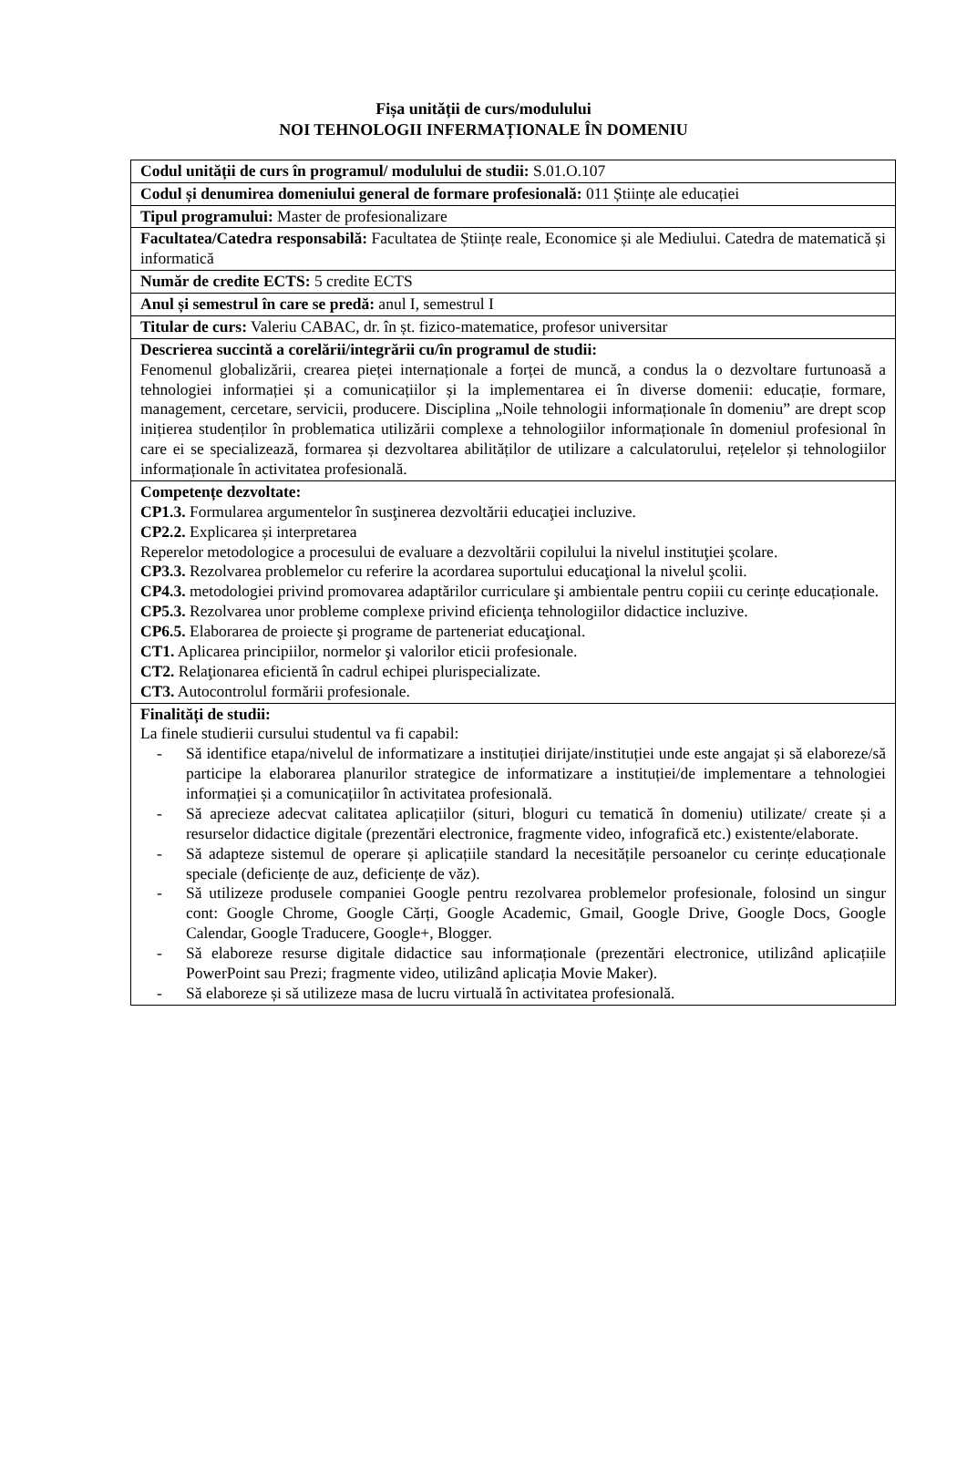Fișa unității de curs/modulului
NOI TEHNOLOGII INFERMAȚIONALE ÎN DOMENIU
| Codul unității de curs în programul/ modulului de studii: S.01.O.107 |
| Codul și denumirea domeniului general de formare profesională: 011 Științe ale educației |
| Tipul programului: Master de profesionalizare |
| Facultatea/Catedra responsabilă: Facultatea de Științe reale, Economice și ale Mediului. Catedra de matematică și informatică |
| Număr de credite ECTS: 5 credite ECTS |
| Anul și semestrul în care se predă: anul I, semestrul I |
| Titular de curs: Valeriu CABAC, dr. în șt. fizico-matematice, profesor universitar |
| Descrierea succintă a corelării/integrării cu/în programul de studii: Fenomenul globalizării, crearea pieței internaționale a forței de muncă, a condus la o dezvoltare furtunoasă a tehnologiei informației și a comunicațiilor și la implementarea ei în diverse domenii: educație, formare, management, cercetare, servicii, producere. Disciplina „Noile tehnologii informaționale în domeniu” are drept scop inițierea studenților în problematica utilizării complexe a tehnologiilor informaționale în domeniul profesional în care ei se specializează, formarea și dezvoltarea abilităților de utilizare a calculatorului, rețelelor și tehnologiilor informaționale în activitatea profesională. |
| Competențe dezvoltate: CP1.3. Formularea argumentelor în susţinerea dezvoltării educaţiei incluzive. CP2.2. Explicarea și interpretarea Reperelor metodologice a procesului de evaluare a dezvoltării copilului la nivelul instituţiei şcolare. CP3.3. Rezolvarea problemelor cu referire la acordarea suportului educaţional la nivelul şcolii. CP4.3. metodologiei privind promovarea adaptărilor curriculare şi ambientale pentru copiii cu cerințe educaționale. CP5.3. Rezolvarea unor probleme complexe privind eficienţa tehnologiilor didactice incluzive. CP6.5. Elaborarea de proiecte şi programe de parteneriat educaţional. CT1. Aplicarea principiilor, normelor şi valorilor eticii profesionale. CT2. Relaţionarea eficientă în cadrul echipei plurispecializate. CT3. Autocontrolul formării profesionale. |
| Finalități de studii: La finele studierii cursului studentul va fi capabil: - Să identifice etapa/nivelul de informatizare a instituției dirijate/instituției unde este angajat și să elaboreze/să participe la elaborarea planurilor strategice de informatizare a instituției/de implementare a tehnologiei informației și a comunicațiilor în activitatea profesională. - Să aprecieze adecvat calitatea aplicațiilor (situri, bloguri cu tematică în domeniu) utilizate/ create și a resurselor didactice digitale (prezentări electronice, fragmente video, infografică etc.) existente/elaborate. - Să adapteze sistemul de operare și aplicațiile standard la necesitățile persoanelor cu cerințe educaționale speciale (deficiențe de auz, deficiențe de văz). - Să utilizeze produsele companiei Google pentru rezolvarea problemelor profesionale, folosind un singur cont: Google Chrome, Google Cărți, Google Academic, Gmail, Google Drive, Google Docs, Google Calendar, Google Traducere, Google+, Blogger. - Să elaboreze resurse digitale didactice sau informaționale (prezentări electronice, utilizând aplicațiile PowerPoint sau Prezi; fragmente video, utilizând aplicația Movie Maker). - Să elaboreze și să utilizeze masa de lucru virtuală în activitatea profesională. |